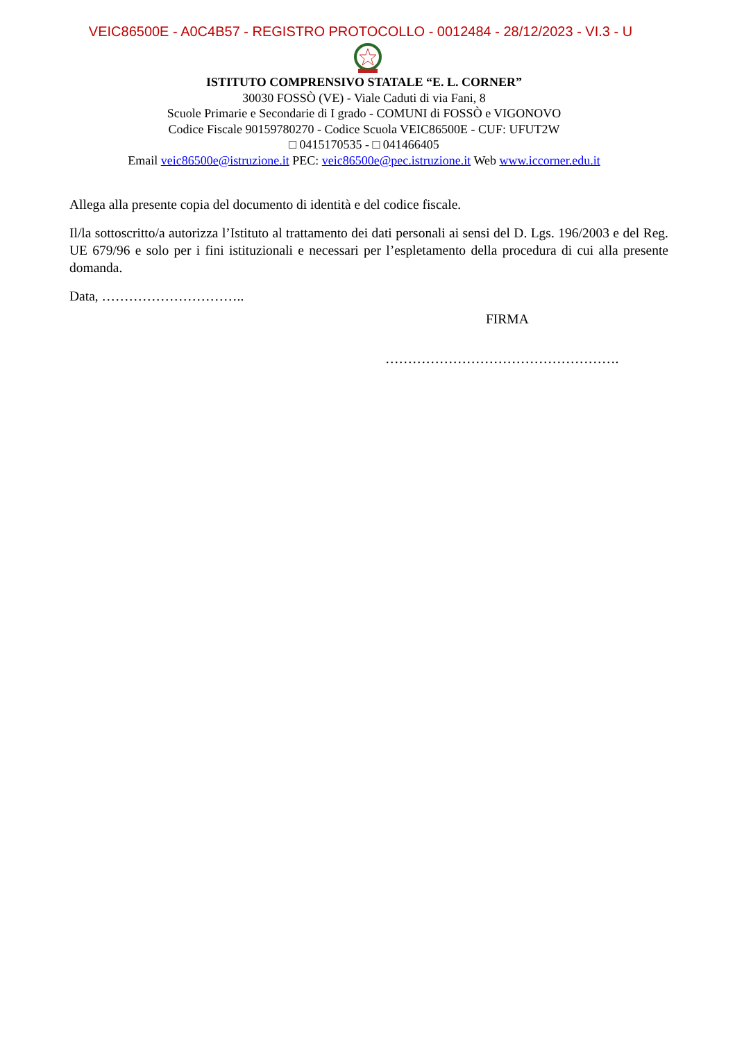VEIC86500E - A0C4B57 - REGISTRO PROTOCOLLO - 0012484 - 28/12/2023 - VI.3 - U
ISTITUTO COMPRENSIVO STATALE “E. L. CORNER”
30030 FOSSÒ (VE) - Viale Caduti di via Fani, 8
Scuole Primarie e Secondarie di I grado - COMUNI di FOSSÒ e VIGONOVO
Codice Fiscale 90159780270 - Codice Scuola VEIC86500E - CUF: UFUT2W
□ 0415170535 - □ 041466405
Email veic86500e@istruzione.it PEC: veic86500e@pec.istruzione.it Web www.iccorner.edu.it
Allega alla presente copia del documento di identità e del codice fiscale.
Il/la sottoscritto/a autorizza l’Istituto al trattamento dei dati personali ai sensi del D. Lgs. 196/2003 e del Reg. UE 679/96 e solo per i fini istituzionali e necessari per l’espletamento della procedura di cui alla presente domanda.
Data, …………………………..
FIRMA
…………………………………………….